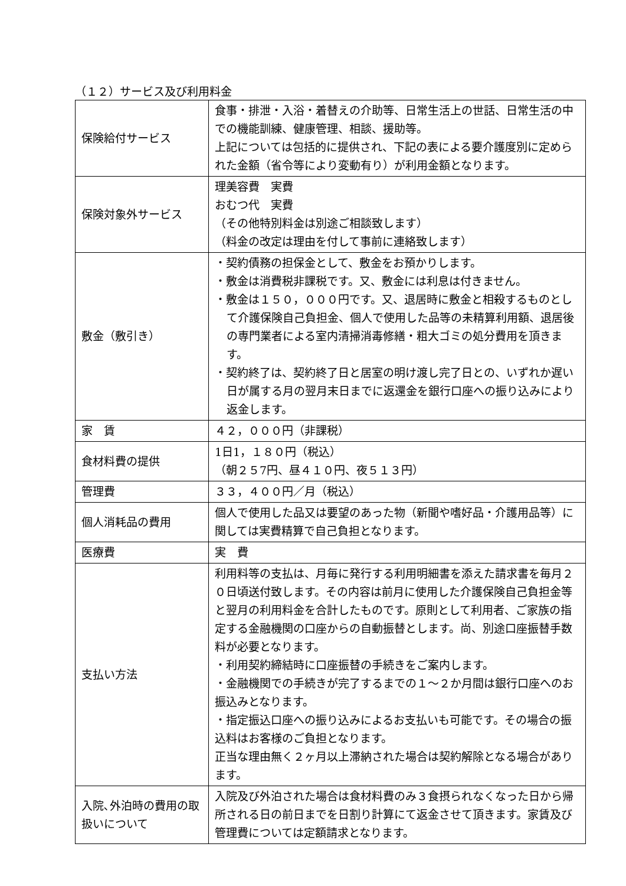（１２）サービス及び利用料金
| 保険給付サービス | 食事・排泄・入浴・着替えの介助等、日常生活上の世話、日常生活の中での機能訓練、健康管理、相談、援助等。 上記については包括的に提供され、下記の表による要介護度別に定められた金額（省令等により変動有り）が利用金額となります。 |
| 保険対象外サービス | 理美容費 実費 おむつ代 実費 （その他特別料金は別途ご相談致します） （料金の改定は理由を付して事前に連絡致します） |
| 敷金（敷引き） | ・契約債務の担保金として、敷金をお預かりします。 ・敷金は消費税非課税です。又、敷金には利息は付きません。 ・敷金は１５０，０００円です。又、退居時に敷金と相殺するものとして介護保険自己負担金、個人で使用した品等の未精算利用額、退居後の専門業者による室内清掃消毒修繕・粗大ゴミの処分費用を頂きます。 ・契約終了は、契約終了日と居室の明け渡し完了日との、いずれか遅い日が属する月の翌月末日までに返還金を銀行口座への振り込みにより返金します。 |
| 家 賃 | ４２，０００円（非課税） |
| 食材料費の提供 | 1日1，１８０円（税込） （朝２５7円、昼４１０円、夜５１３円） |
| 管理費 | ３３，４００円／月（税込） |
| 個人消耗品の費用 | 個人で使用した品又は要望のあった物（新聞や嗜好品・介護用品等）に関しては実費精算で自己負担となります。 |
| 医療費 | 実 費 |
| 支払い方法 | 利用料等の支払は、月毎に発行する利用明細書を添えた請求書を毎月２０日頃送付致します。その内容は前月に使用した介護保険自己負担金等と翌月の利用料金を合計したものです。原則として利用者、ご家族の指定する金融機関の口座からの自動振替とします。尚、別途口座振替手数料が必要となります。 ・利用契約締結時に口座振替の手続きをご案内します。 ・金融機関での手続きが完了するまでの１～２か月間は銀行口座へのお振込みとなります。 ・指定振込口座への振り込みによるお支払いも可能です。その場合の振込料はお客様のご負担となります。 正当な理由無く２ヶ月以上滞納された場合は契約解除となる場合があります。 |
| 入院､外泊時の費用の取扱いについて | 入院及び外泊された場合は食材料費のみ３食摂られなくなった日から帰所される日の前日までを日割り計算にて返金させて頂きます。家賃及び管理費については定額請求となります。 |